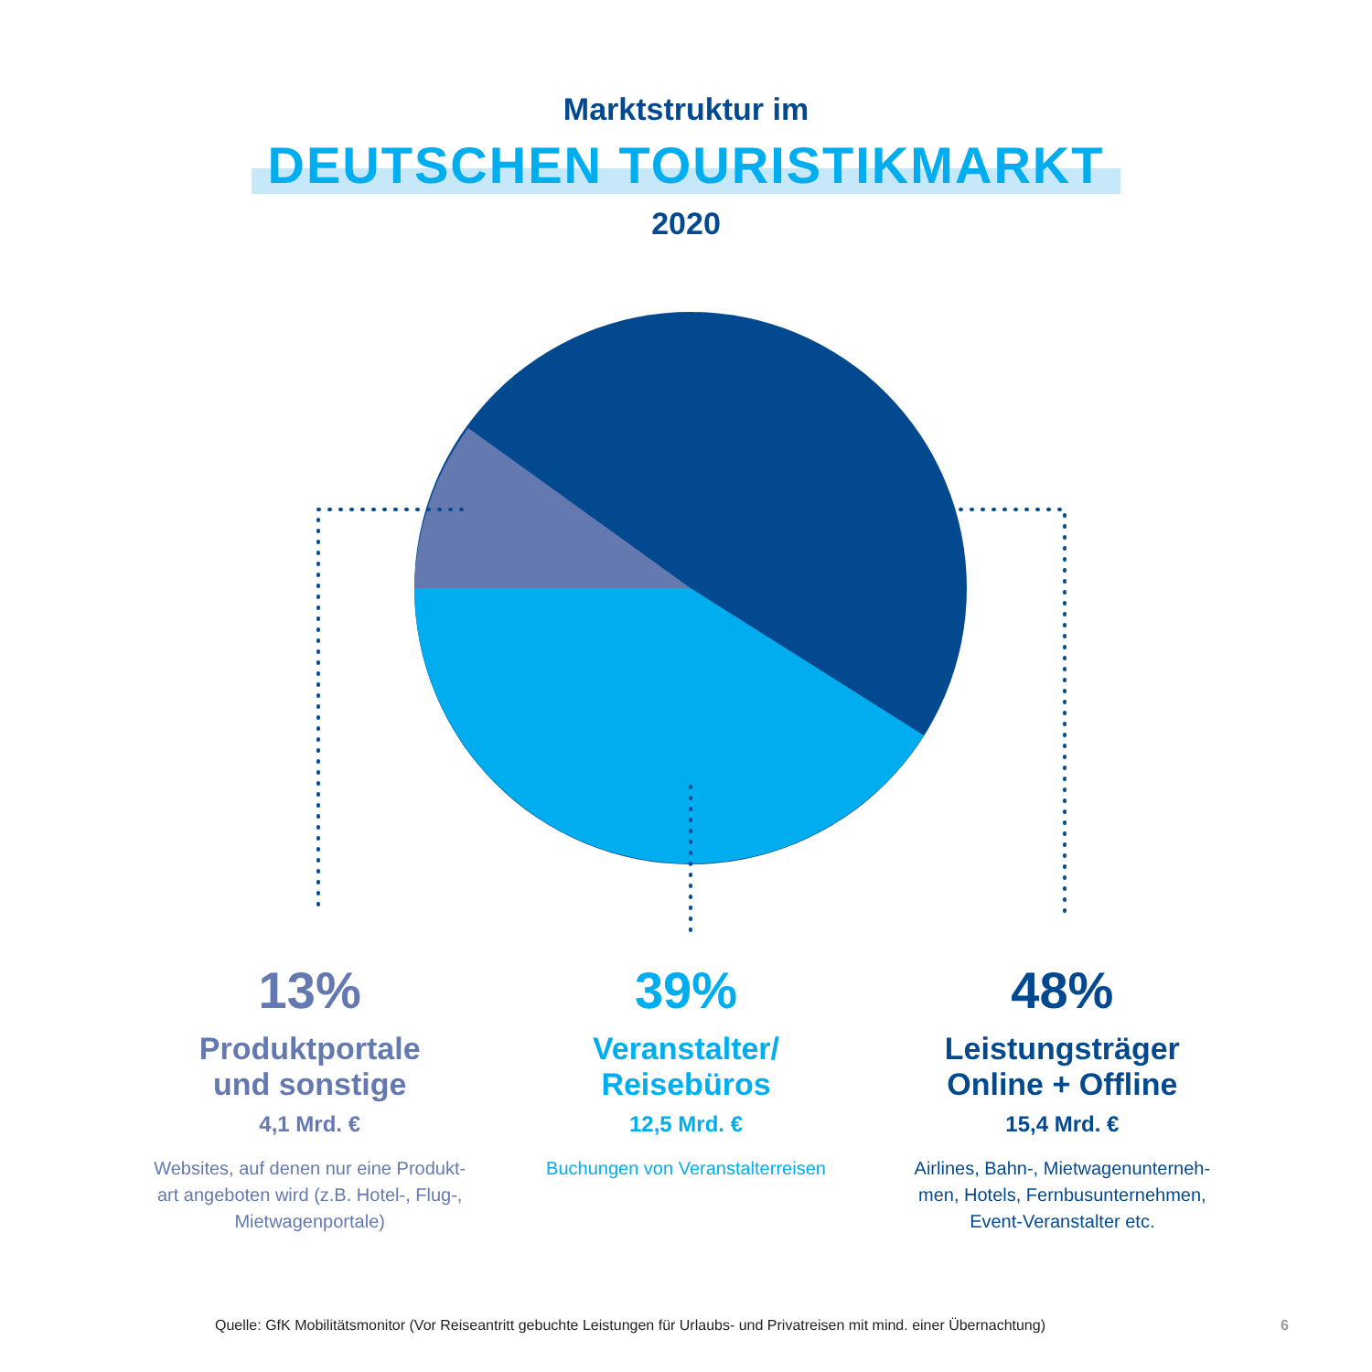Marktstruktur im
DEUTSCHEN TOURISTIKMARKT
2020
13%
Produktportale
und sonstige
4,1 Mrd. €
Websites, auf denen nur eine Produkt-
art angeboten wird (z.B. Hotel-, Flug-,
Mietwagenportale)
39%
Veranstalter/
Reisebüros
12,5 Mrd. €
Buchungen von Veranstalterreisen
48%
Leistungsträger
Online + Offline
15,4 Mrd. €
Airlines, Bahn-, Mietwagenunterneh-
men, Hotels, Fernbusunternehmen,
Event-Veranstalter etc.
Quelle: GfK Mobilitätsmonitor (Vor Reiseantritt gebuchte Leistungen für Urlaubs- und Privatreisen mit mind. einer Übernachtung)
6